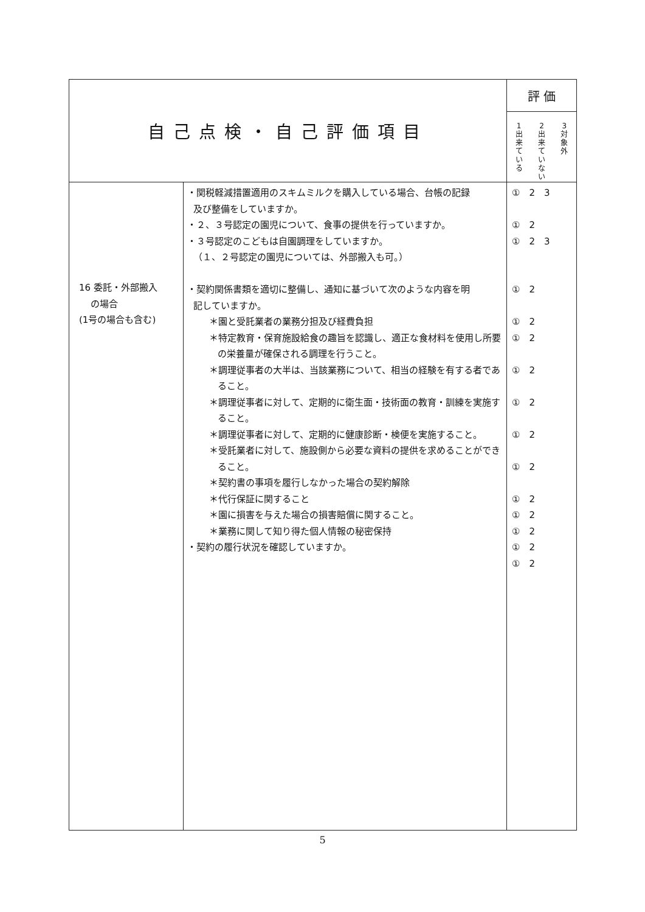| 自己点検・自己評価項目 | | 評 価 |
| --- | --- | --- |
| | | 1 出来ている 2 出来ていない 3 対象外 |
| 16 委託・外部搬入 の場合 (1号の場合も含む) | ・関税軽減措置適用のスキムミルクを購入している場合、台帳の記録 及び整備をしていますか。 ・２、３号認定の園児について、食事の提供を行っていますか。 ・３号認定のこどもは自園調理をしていますか。 （１、２号認定の園児については、外部搬入も可。） ・契約関係書類を適切に整備し、通知に基づいて次のような内容を明 記していますか。 ＊園と受託業者の業務分担及び経費負担 ＊特定教育・保育施設給食の趣旨を認識し、適正な食材料を使用し所要の栄養量が確保される調理を行うこと。 ＊調理従事者の大半は、当該業務について、相当の経験を有する者であること。 ＊調理従事者に対して、定期的に衛生面・技術面の教育・訓練を実施すること。 ＊調理従事者に対して、定期的に健康診断・検便を実施すること。 ＊受託業者に対して、施設側から必要な資料の提供を求めることができること。 ＊契約書の事項を履行しなかった場合の契約解除 ＊代行保証に関すること ＊園に損害を与えた場合の損害賠償に関すること。 ＊業務に関して知り得た個人情報の秘密保持 ・契約の履行状況を確認していますか。 | ① 2 3 ① 2 ① 2 3 ① 2 ① 2 ① 2 ① 2 ① 2 ① 2 ① 2 ① 2 ① 2 ① 2 ① 2 ① 2 |
5